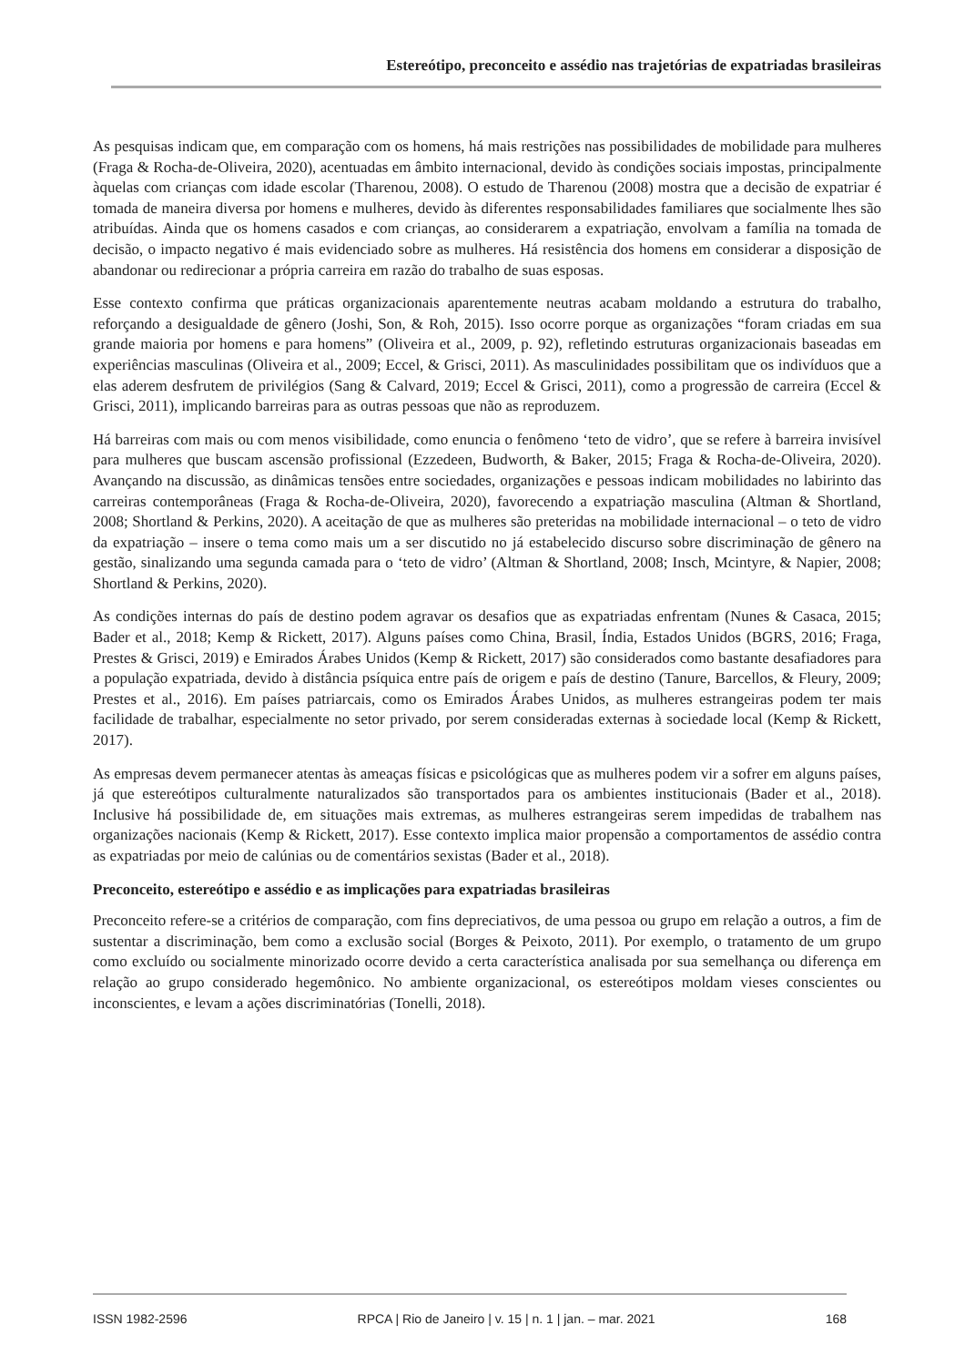Estereótipo, preconceito e assédio nas trajetórias de expatriadas brasileiras
As pesquisas indicam que, em comparação com os homens, há mais restrições nas possibilidades de mobilidade para mulheres (Fraga & Rocha-de-Oliveira, 2020), acentuadas em âmbito internacional, devido às condições sociais impostas, principalmente àquelas com crianças com idade escolar (Tharenou, 2008). O estudo de Tharenou (2008) mostra que a decisão de expatriar é tomada de maneira diversa por homens e mulheres, devido às diferentes responsabilidades familiares que socialmente lhes são atribuídas. Ainda que os homens casados e com crianças, ao considerarem a expatriação, envolvam a família na tomada de decisão, o impacto negativo é mais evidenciado sobre as mulheres. Há resistência dos homens em considerar a disposição de abandonar ou redirecionar a própria carreira em razão do trabalho de suas esposas.
Esse contexto confirma que práticas organizacionais aparentemente neutras acabam moldando a estrutura do trabalho, reforçando a desigualdade de gênero (Joshi, Son, & Roh, 2015). Isso ocorre porque as organizações “foram criadas em sua grande maioria por homens e para homens” (Oliveira et al., 2009, p. 92), refletindo estruturas organizacionais baseadas em experiências masculinas (Oliveira et al., 2009; Eccel, & Grisci, 2011). As masculinidades possibilitam que os indivíduos que a elas aderem desfrutem de privilégios (Sang & Calvard, 2019; Eccel & Grisci, 2011), como a progressão de carreira (Eccel & Grisci, 2011), implicando barreiras para as outras pessoas que não as reproduzem.
Há barreiras com mais ou com menos visibilidade, como enuncia o fenômeno ‘teto de vidro’, que se refere à barreira invisível para mulheres que buscam ascensão profissional (Ezzedeen, Budworth, & Baker, 2015; Fraga & Rocha-de-Oliveira, 2020). Avançando na discussão, as dinâmicas tensões entre sociedades, organizações e pessoas indicam mobilidades no labirinto das carreiras contemporâneas (Fraga & Rocha-de-Oliveira, 2020), favorecendo a expatriação masculina (Altman & Shortland, 2008; Shortland & Perkins, 2020). A aceitação de que as mulheres são preteridas na mobilidade internacional – o teto de vidro da expatriação – insere o tema como mais um a ser discutido no já estabelecido discurso sobre discriminação de gênero na gestão, sinalizando uma segunda camada para o ‘teto de vidro’ (Altman & Shortland, 2008; Insch, Mcintyre, & Napier, 2008; Shortland & Perkins, 2020).
As condições internas do país de destino podem agravar os desafios que as expatriadas enfrentam (Nunes & Casaca, 2015; Bader et al., 2018; Kemp & Rickett, 2017). Alguns países como China, Brasil, Índia, Estados Unidos (BGRS, 2016; Fraga, Prestes & Grisci, 2019) e Emirados Árabes Unidos (Kemp & Rickett, 2017) são considerados como bastante desafiadores para a população expatriada, devido à distância psíquica entre país de origem e país de destino (Tanure, Barcellos, & Fleury, 2009; Prestes et al., 2016). Em países patriarcais, como os Emirados Árabes Unidos, as mulheres estrangeiras podem ter mais facilidade de trabalhar, especialmente no setor privado, por serem consideradas externas à sociedade local (Kemp & Rickett, 2017).
As empresas devem permanecer atentas às ameaças físicas e psicológicas que as mulheres podem vir a sofrer em alguns países, já que estereótipos culturalmente naturalizados são transportados para os ambientes institucionais (Bader et al., 2018). Inclusive há possibilidade de, em situações mais extremas, as mulheres estrangeiras serem impedidas de trabalhem nas organizações nacionais (Kemp & Rickett, 2017). Esse contexto implica maior propensão a comportamentos de assédio contra as expatriadas por meio de calúnias ou de comentários sexistas (Bader et al., 2018).
Preconceito, estereótipo e assédio e as implicações para expatriadas brasileiras
Preconceito refere-se a critérios de comparação, com fins depreciativos, de uma pessoa ou grupo em relação a outros, a fim de sustentar a discriminação, bem como a exclusão social (Borges & Peixoto, 2011). Por exemplo, o tratamento de um grupo como excluído ou socialmente minorizado ocorre devido a certa característica analisada por sua semelhança ou diferença em relação ao grupo considerado hegemônico. No ambiente organizacional, os estereótipos moldam vieses conscientes ou inconscientes, e levam a ações discriminatórias (Tonelli, 2018).
ISSN 1982-2596 RPCA | Rio de Janeiro | v. 15 | n. 1 | jan. – mar. 2021 168